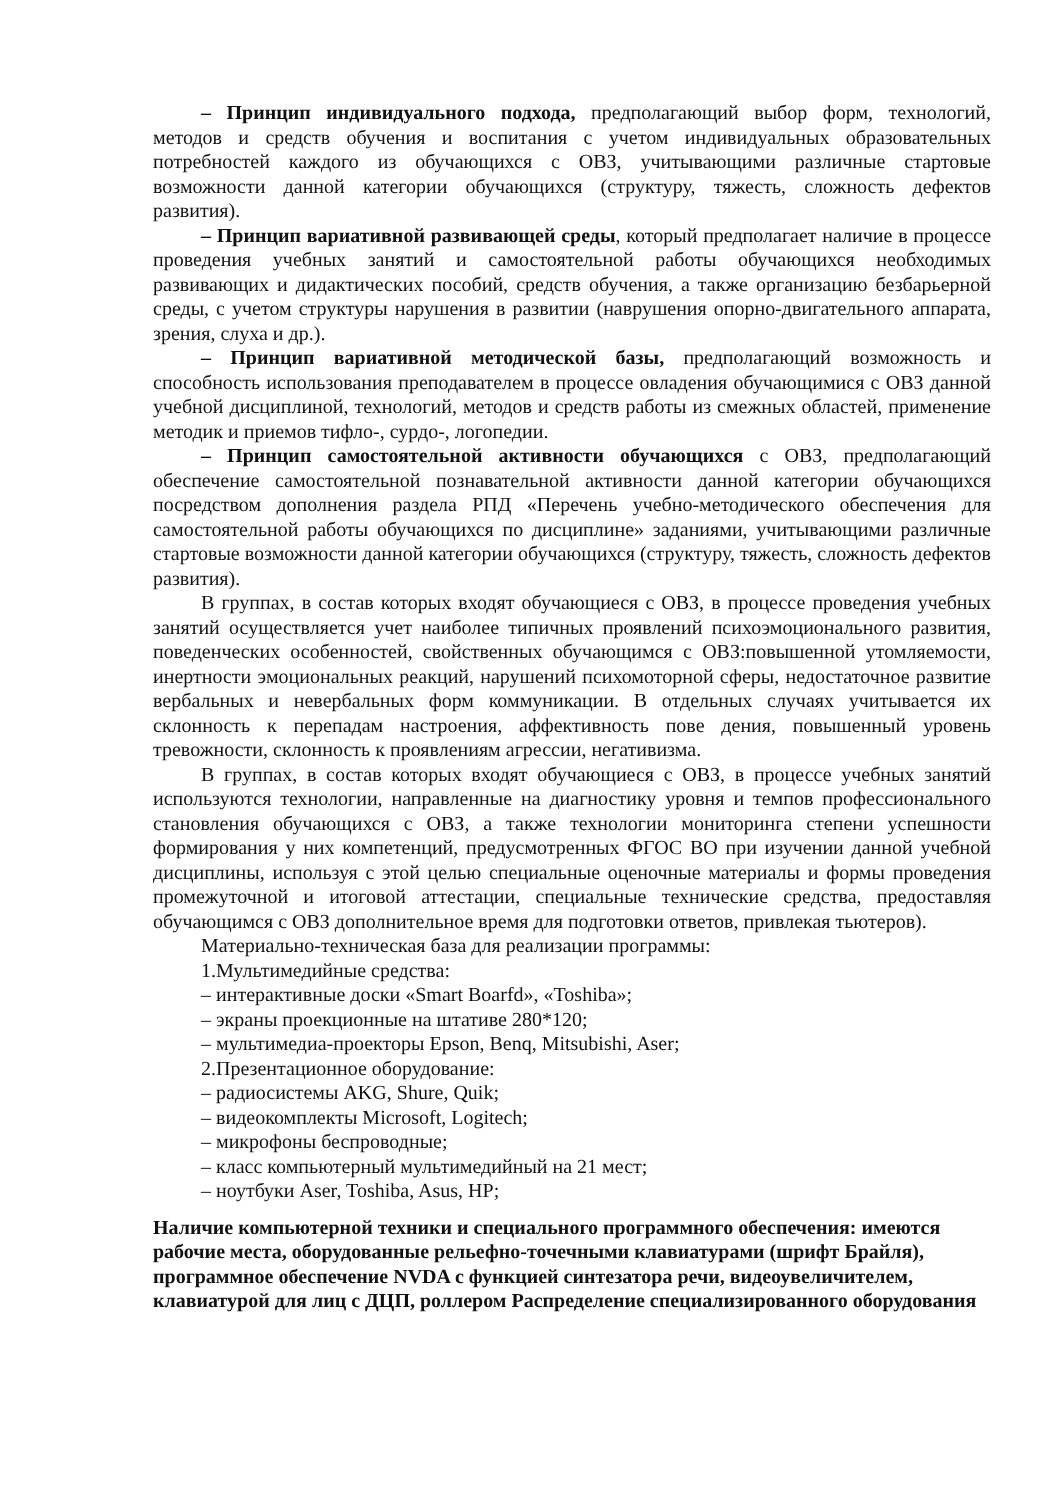– Принцип индивидуального подхода, предполагающий выбор форм, технологий, методов и средств обучения и воспитания с учетом индивидуальных образовательных потребностей каждого из обучающихся с ОВЗ, учитывающими различные стартовые возможности данной категории обучающихся (структуру, тяжесть, сложность дефектов развития).
– Принцип вариативной развивающей среды, который предполагает наличие в процессе проведения учебных занятий и самостоятельной работы обучающихся необходимых развивающих и дидактических пособий, средств обучения, а также организацию безбарьерной среды, с учетом структуры нарушения в развитии (наврушения опорно-двигательного аппарата, зрения, слуха и др.).
– Принцип вариативной методической базы, предполагающий возможность и способность использования преподавателем в процессе овладения обучающимися с ОВЗ данной учебной дисциплиной, технологий, методов и средств работы из смежных областей, применение методик и приемов тифло-, сурдо-, логопедии.
– Принцип самостоятельной активности обучающихся с ОВЗ, предполагающий обеспечение самостоятельной познавательной активности данной категории обучающихся посредством дополнения раздела РПД «Перечень учебно-методического обеспечения для самостоятельной работы обучающихся по дисциплине» заданиями, учитывающими различные стартовые возможности данной категории обучающихся (структуру, тяжесть, сложность дефектов развития).
В группах, в состав которых входят обучающиеся с ОВЗ, в процессе проведения учебных занятий осуществляется учет наиболее типичных проявлений психоэмоционального развития, поведенческих особенностей, свойственных обучающимся с ОВЗ:повышенной утомляемости, инертности эмоциональных реакций, нарушений психомоторной сферы, недостаточное развитие вербальных и невербальных форм коммуникации. В отдельных случаях учитывается их склонность к перепадам настроения, аффективность пове дения, повышенный уровень тревожности, склонность к проявлениям агрессии, негативизма.
В группах, в состав которых входят обучающиеся с ОВЗ, в процессе учебных занятий используются технологии, направленные на диагностику уровня и темпов профессионального становления обучающихся с ОВЗ, а также технологии мониторинга степени успешности формирования у них компетенций, предусмотренных ФГОС ВО при изучении данной учебной дисциплины, используя с этой целью специальные оценочные материалы и формы проведения промежуточной и итоговой аттестации, специальные технические средства, предоставляя обучающимся с ОВЗ дополнительное время для подготовки ответов, привлекая тьютеров).
Материально-техническая база для реализации программы:
1.Мультимедийные средства:
– интерактивные доски «Smart Boarfd», «Toshiba»;
– экраны проекционные на штативе 280*120;
– мультимедиа-проекторы Epson, Benq, Mitsubishi, Aser;
2.Презентационное оборудование:
– радиосистемы AKG, Shure, Quik;
– видеокомплекты Microsoft, Logitech;
– микрофоны беспроводные;
– класс компьютерный мультимедийный на 21 мест;
– ноутбуки Aser, Toshiba, Asus, HP;
Наличие компьютерной техники и специального программного обеспечения: имеются рабочие места, оборудованные рельефно-точечными клавиатурами (шрифт Брайля), программное обеспечение NVDA с функцией синтезатора речи, видеоувеличителем, клавиатурой для лиц с ДЦП, роллером Распределение специализированного оборудования